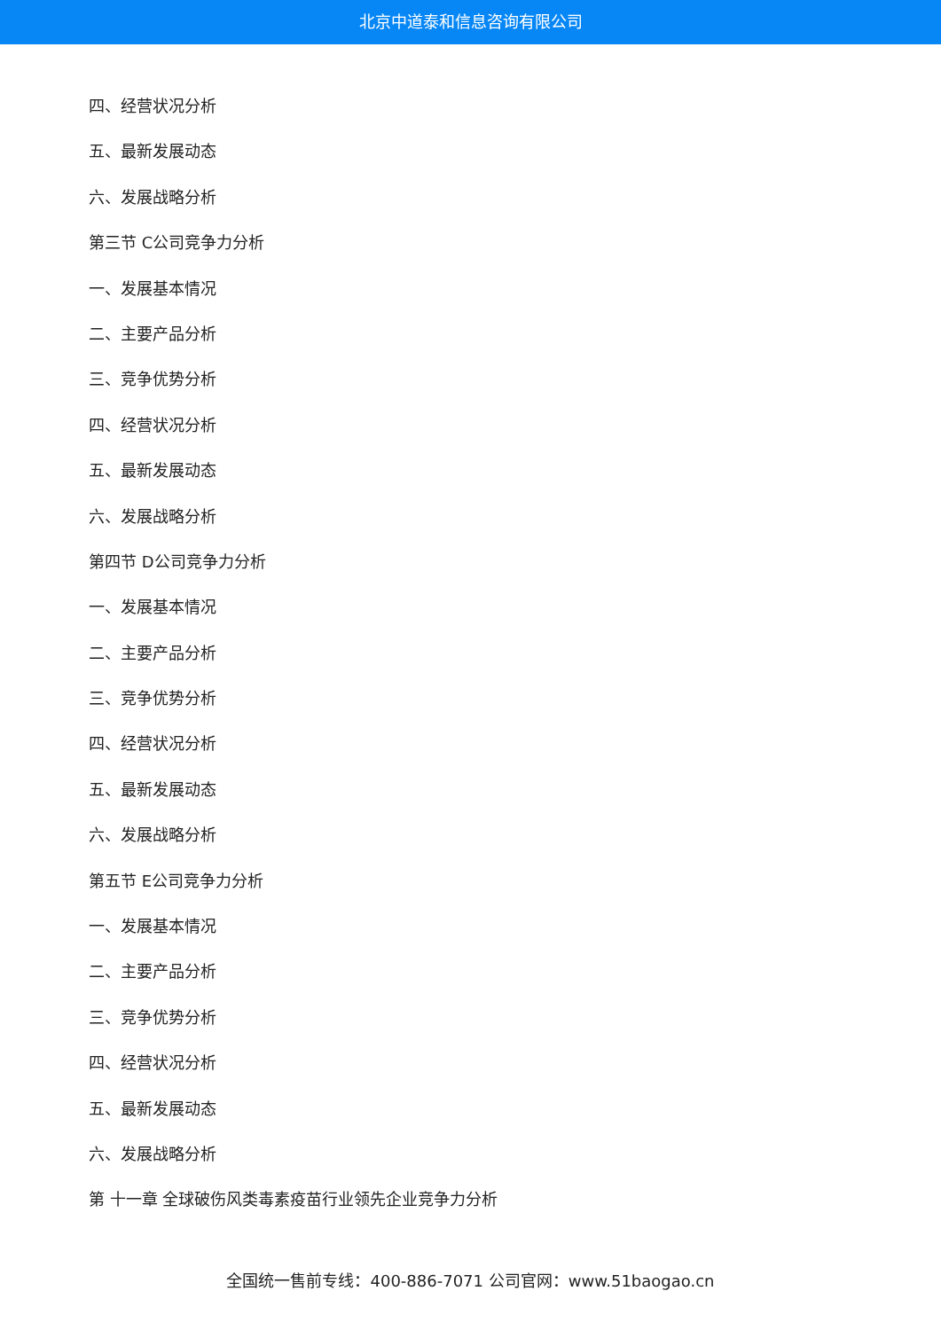北京中道泰和信息咨询有限公司
四、经营状况分析
五、最新发展动态
六、发展战略分析
第三节 C公司竞争力分析
一、发展基本情况
二、主要产品分析
三、竞争优势分析
四、经营状况分析
五、最新发展动态
六、发展战略分析
第四节 D公司竞争力分析
一、发展基本情况
二、主要产品分析
三、竞争优势分析
四、经营状况分析
五、最新发展动态
六、发展战略分析
第五节 E公司竞争力分析
一、发展基本情况
二、主要产品分析
三、竞争优势分析
四、经营状况分析
五、最新发展动态
六、发展战略分析
第 十一章 全球破伤风类毒素疫苗行业领先企业竞争力分析
全国统一售前专线：400-886-7071 公司官网：www.51baogao.cn